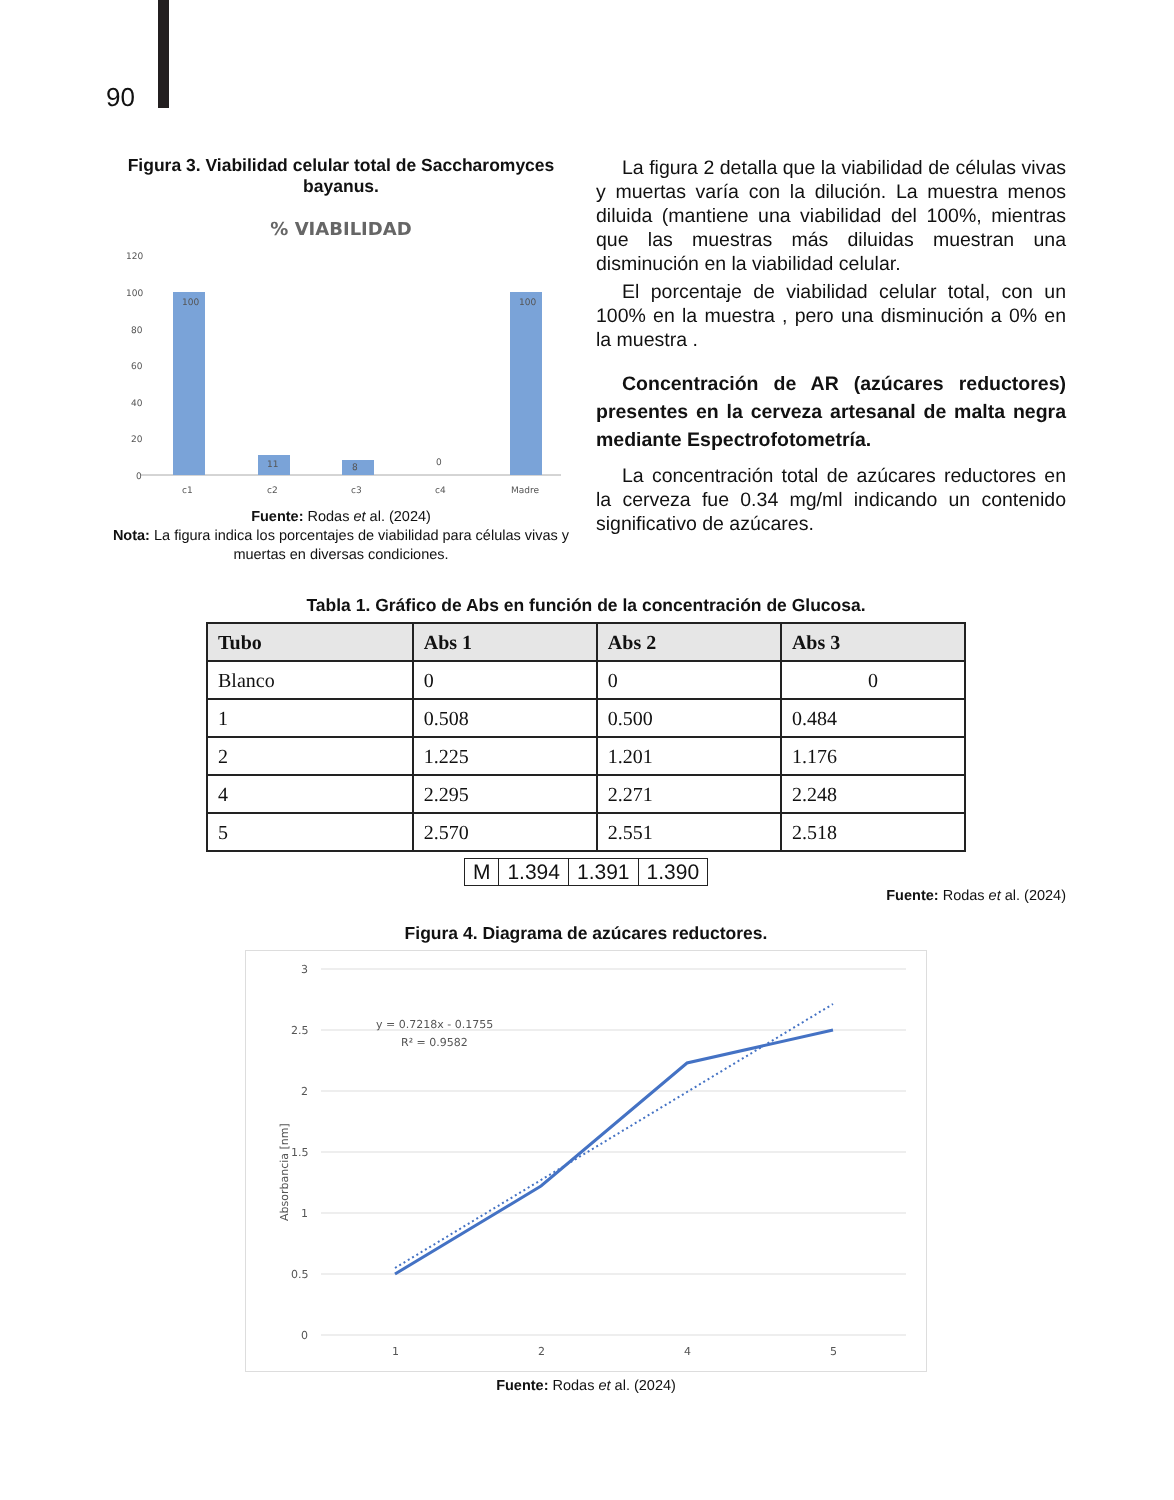90
Figura 3. Viabilidad celular total de Saccharomyces bayanus.
% VIABILIDAD
120
100
80
60
40
20
0
100
11
8
0
100
c1
c2
c3
c4
Madre
Fuente: Rodas et al. (2024)
Nota: La figura indica los porcentajes de viabilidad para células vivas y muertas en diversas condiciones.
La figura 2 detalla que la viabilidad de células vivas y muertas varía con la dilución. La muestra menos diluida (mantiene una viabilidad del 100%, mientras que las muestras más diluidas muestran una disminución en la viabilidad celular.
El porcentaje de viabilidad celular total, con un 100% en la muestra , pero una disminución a 0% en la muestra .
Concentración de AR (azúcares reductores) presentes en la cerveza artesanal de malta negra mediante Espectrofotometría.
La concentración total de azúcares reductores en la cerveza fue 0.34 mg/ml indicando un contenido significativo de azúcares.
Tabla 1. Gráfico de Abs en función de la concentración de Glucosa.
| Tubo | Abs 1 | Abs 2 | Abs 3 |
| --- | --- | --- | --- |
| Blanco | 0 | 0 | 0 |
| 1 | 0.508 | 0.500 | 0.484 |
| 2 | 1.225 | 1.201 | 1.176 |
| 4 | 2.295 | 2.271 | 2.248 |
| 5 | 2.570 | 2.551 | 2.518 |
| M | 1.394 | 1.391 | 1.390 |
Fuente: Rodas et al. (2024)
Figura 4. Diagrama de azúcares reductores.
3
2.5
2
1.5
1
0.5
0
1
2
4
5
y = 0.7218x - 0.1755
R² = 0.9582
Absorbancia [nm]
Fuente: Rodas et al. (2024)